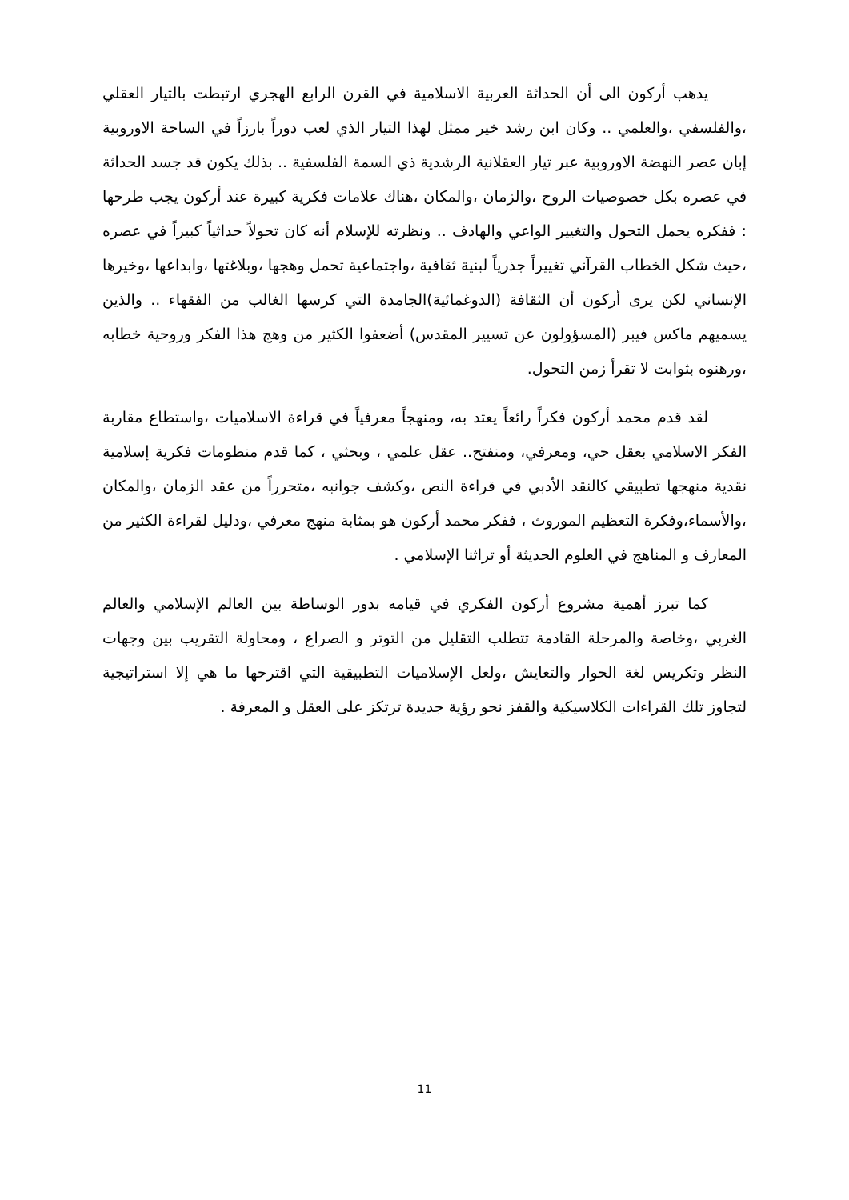يذهب أركون الى أن الحداثة العربية الاسلامية في القرن الرابع الهجري ارتبطت بالتيار العقلي ،والفلسفي ،والعلمي .. وكان ابن رشد خير ممثل لهذا التيار الذي لعب دوراً بارزاً في الساحة الاوروبية إبان عصر النهضة الاوروبية عبر تيار العقلانية الرشدية ذي السمة الفلسفية .. بذلك يكون قد جسد الحداثة في عصره بكل خصوصيات الروح ،والزمان ،والمكان ،هناك علامات فكرية كبيرة عند أركون يجب طرحها : ففكره يحمل التحول والتغيير الواعي والهادف .. ونظرته للإسلام أنه كان تحولاً حداثياً كبيراً في عصره ،حيث شكل الخطاب القرآني تغييراً جذرياً لبنية ثقافية ،واجتماعية تحمل وهجها ،وبلاغتها ،وابداعها ،وخيرها الإنساني لكن يرى أركون أن الثقافة (الدوغمائية)الجامدة التي كرسها الغالب من الفقهاء .. والذين يسميهم ماكس فيبر (المسؤولون عن تسيير المقدس) أضعفوا الكثير من وهج هذا الفكر وروحية خطابه ،ورهنوه بثوابت لا تقرأ زمن التحول.
لقد قدم محمد أركون فكراً رائعاً يعتد به، ومنهجاً معرفياً في قراءة الاسلاميات ،واستطاع مقاربة الفكر الاسلامي بعقل حي، ومعرفي، ومنفتح.. عقل علمي ، وبحثي ، كما قدم منظومات فكرية إسلامية نقدية منهجها تطبيقي كالنقد الأدبي في قراءة النص ،وكشف جوانبه ،متحرراً من عقد الزمان ،والمكان ،والأسماء،وفكرة التعظيم الموروث ، ففكر محمد أركون هو بمثابة منهج معرفي ،ودليل لقراءة الكثير من المعارف و المناهج في العلوم الحديثة أو تراثنا الإسلامي .
كما تبرز أهمية مشروع أركون الفكري في قيامه بدور الوساطة بين العالم الإسلامي والعالم الغربي ،وخاصة والمرحلة القادمة تتطلب التقليل من التوتر و الصراع ، ومحاولة التقريب بين وجهات النظر وتكريس لغة الحوار والتعايش ،ولعل الإسلاميات التطبيقية التي اقترحها ما هي إلا استراتيجية لتجاوز تلك القراءات الكلاسيكية والقفز نحو رؤية جديدة ترتكز على العقل و المعرفة .
11